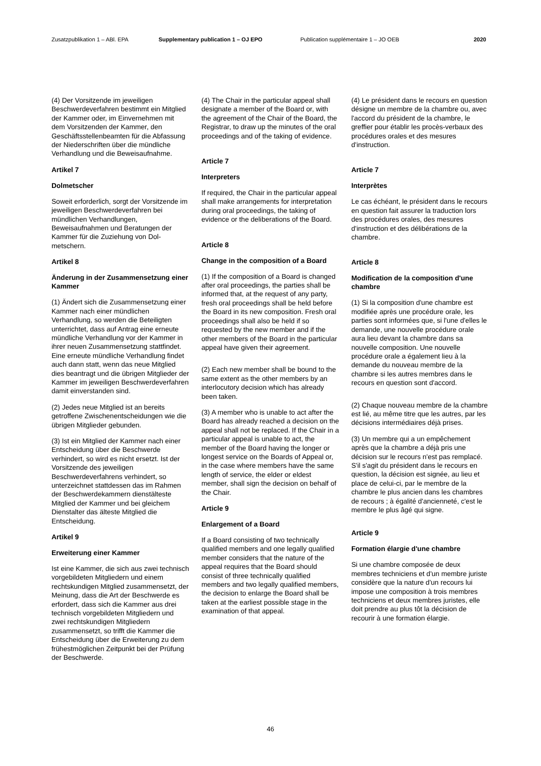Zusatzpublikation 1 – ABl. EPA Supplementary publication 1 – OJ EPO Publication supplémentaire 1 – JO OEB 2020
(4) Der Vorsitzende im jeweiligen Beschwerdeverfahren bestimmt ein Mitglied der Kammer oder, im Einver­nehmen mit dem Vorsitzenden der Kammer, den Geschäftsstellenbeamten für die Abfassung der Niederschriften über die mündliche Verhandlung und die Beweisaufnahme.
Artikel 7
Dolmetscher
Soweit erforderlich, sorgt der Vorsitzen­de im jeweiligen Beschwerdeverfahren bei mündlichen Verhandlungen, Beweisaufnahmen und Beratungen der Kammer für die Zuziehung von Dol­metschern.
Artikel 8
Änderung in der Zusammensetzung einer Kammer
(1) Ändert sich die Zusammensetzung einer Kammer nach einer mündlichen Verhandlung, so werden die Beteiligten unterrichtet, dass auf Antrag eine erneute mündliche Verhandlung vor der Kammer in ihrer neuen Zusammen­setzung stattfindet. Eine erneute münd­liche Verhandlung findet auch dann statt, wenn das neue Mitglied dies beantragt und die übrigen Mitglieder der Kammer im jeweiligen Beschwerde­verfahren damit einverstanden sind.
(2) Jedes neue Mitglied ist an bereits getroffene Zwischenentscheidungen wie die übrigen Mitglieder gebunden.
(3) Ist ein Mitglied der Kammer nach einer Entscheidung über die Beschwer­de verhindert, so wird es nicht ersetzt. Ist der Vorsitzende des jeweiligen Beschwerdeverfahrens verhindert, so unterzeichnet stattdessen das im Rahmen der Beschwerdekammern dienstälteste Mitglied der Kammer und bei gleichem Dienstalter das älteste Mitglied die Entscheidung.
Artikel 9
Erweiterung einer Kammer
Ist eine Kammer, die sich aus zwei technisch vorgebildeten Mitgliedern und einem rechtskundigen Mitglied zusam­mensetzt, der Meinung, dass die Art der Beschwerde es erfordert, dass sich die Kammer aus drei technisch vorgebil­deten Mitgliedern und zwei rechtskun­digen Mitgliedern zusammensetzt, so trifft die Kammer die Entscheidung über die Erweiterung zu dem frühestmög­lichen Zeitpunkt bei der Prüfung der Beschwerde.
(4) The Chair in the particular appeal shall designate a member of the Board or, with the agreement of the Chair of the Board, the Registrar, to draw up the minutes of the oral proceedings and of the taking of evidence.
Article 7
Interpreters
If required, the Chair in the particular appeal shall make arrangements for interpretation during oral proceedings, the taking of evidence or the deliberations of the Board.
Article 8
Change in the composition of a Board
(1) If the composition of a Board is changed after oral proceedings, the parties shall be informed that, at the request of any party, fresh oral proceedings shall be held before the Board in its new composition. Fresh oral proceedings shall also be held if so requested by the new member and if the other members of the Board in the particular appeal have given their agreement.
(2) Each new member shall be bound to the same extent as the other members by an interlocutory decision which has already been taken.
(3) A member who is unable to act after the Board has already reached a decision on the appeal shall not be replaced. If the Chair in a particular appeal is unable to act, the member of the Board having the longer or longest service on the Boards of Appeal or, in the case where members have the same length of service, the elder or eldest member, shall sign the decision on behalf of the Chair.
Article 9
Enlargement of a Board
If a Board consisting of two technically qualified members and one legally qualified member considers that the nature of the appeal requires that the Board should consist of three technically qualified members and two legally qualified members, the decision to enlarge the Board shall be taken at the earliest possible stage in the examination of that appeal.
(4) Le président dans le recours en question désigne un membre de la chambre ou, avec l'accord du président de la chambre, le greffier pour établir les procès-verbaux des procédures orales et des mesures d'instruction.
Article 7
Interprètes
Le cas échéant, le président dans le recours en question fait assurer la traduction lors des procédures orales, des mesures d'instruction et des délibérations de la chambre.
Article 8
Modification de la composition d'une chambre
(1) Si la composition d'une chambre est modifiée après une procédure orale, les parties sont informées que, si l'une d'elles le demande, une nouvelle procédure orale aura lieu devant la chambre dans sa nouvelle composition. Une nouvelle procédure orale a également lieu à la demande du nouveau membre de la chambre si les autres membres dans le recours en question sont d'accord.
(2) Chaque nouveau membre de la chambre est lié, au même titre que les autres, par les décisions intermédiaires déjà prises.
(3) Un membre qui a un empêchement après que la chambre a déjà pris une décision sur le recours n'est pas remplacé. S'il s'agit du président dans le recours en question, la décision est signée, au lieu et place de celui-ci, par le membre de la chambre le plus ancien dans les chambres de recours ; à égalité d'ancienneté, c'est le membre le plus âgé qui signe.
Article 9
Formation élargie d'une chambre
Si une chambre composée de deux membres techniciens et d'un membre juriste considère que la nature d'un recours lui impose une composition à trois membres techniciens et deux membres juristes, elle doit prendre au plus tôt la décision de recourir à une formation élargie.
46